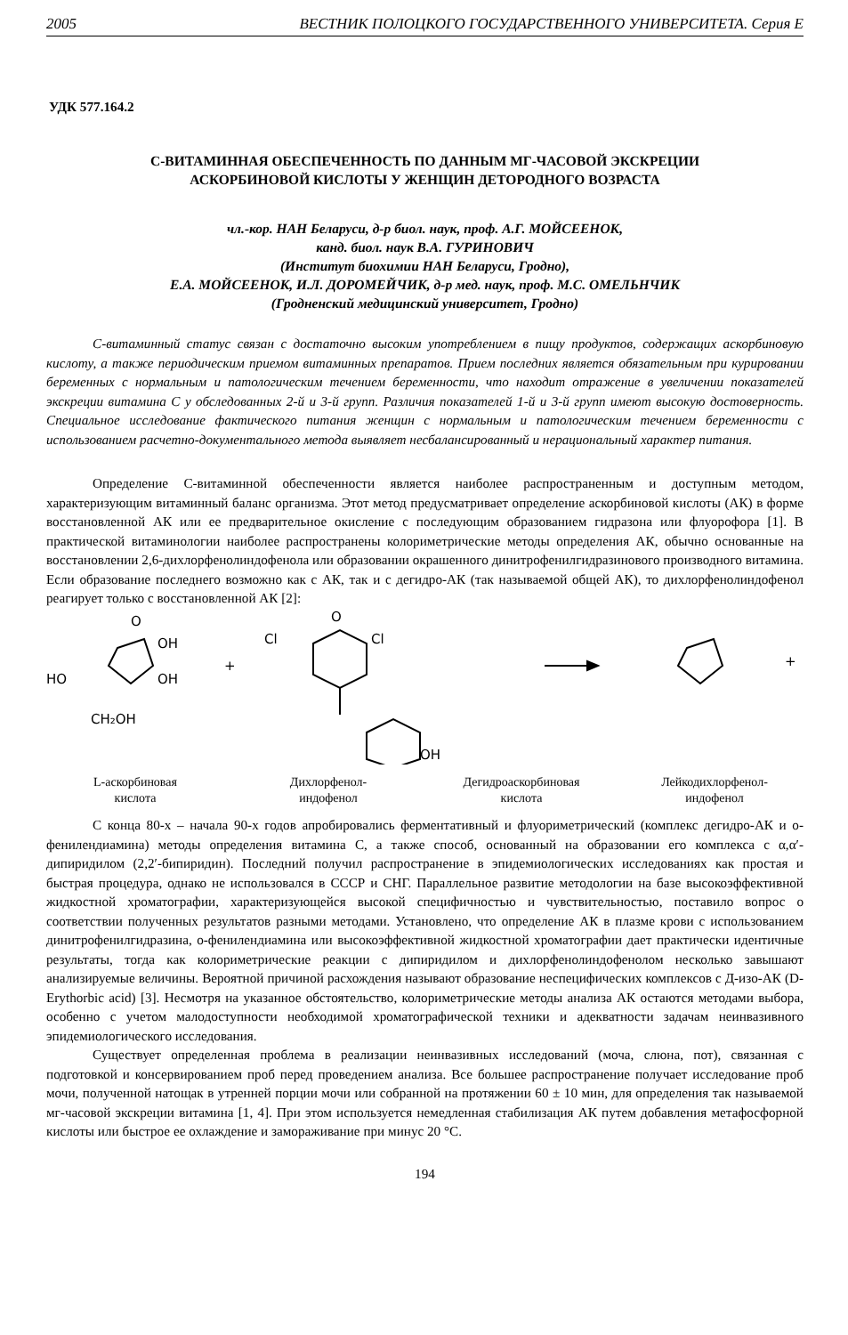2005 ВЕСТНИК ПОЛОЦКОГО ГОСУДАРСТВЕННОГО УНИВЕРСИТЕТА. Серия Е
УДК 577.164.2
С-ВИТАМИННАЯ ОБЕСПЕЧЕННОСТЬ ПО ДАННЫМ МГ-ЧАСОВОЙ ЭКСКРЕЦИИ
АСКОРБИНОВОЙ КИСЛОТЫ У ЖЕНЩИН ДЕТОРОДНОГО ВОЗРАСТА
чл.-кор. НАН Беларуси, д-р биол. наук, проф. А.Г. МОЙСЕЕНОК,
канд. биол. наук В.А. ГУРИНОВИЧ
(Институт биохимии НАН Беларуси, Гродно),
Е.А. МОЙСЕЕНОК, И.Л. ДОРОМЕЙЧИК, д-р мед. наук, проф. М.С. ОМЕЛЬНЧИК
(Гродненский медицинский университет, Гродно)
С-витаминный статус связан с достаточно высоким употреблением в пищу продуктов, содержащих аскорбиновую кислоту, а также периодическим приемом витаминных препаратов. Прием последних является обязательным при курировании беременных с нормальным и патологическим течением беременности, что находит отражение в увеличении показателей экскреции витамина С у обследованных 2-й и 3-й групп. Различия показателей 1-й и 3-й групп имеют высокую достоверность. Специальное исследование фактического питания женщин с нормальным и патологическим течением беременности с использованием расчетно-документального метода выявляет несбалансированный и нерациональный характер питания.
Определение С-витаминной обеспеченности является наиболее распространенным и доступным методом, характеризующим витаминный баланс организма. Этот метод предусматривает определение аскорбиновой кислоты (АК) в форме восстановленной АК или ее предварительное окисление с последующим образованием гидразона или флуорофора [1]. В практической витаминологии наиболее распространены колориметрические методы определения АК, обычно основанные на восстановлении 2,6-дихлорфенолиндофенола или образовании окрашенного динитрофенилгидразинового производного витамина. Если образование последнего возможно как с АК, так и с дегидро-АК (так называемой общей АК), то дихлорфенолиндофенол реагирует только с восстановленной АК [2]:
O
OH
OH
HO
CH₂OH
+
O
Cl
Cl
OH
+
L-аскорбиновая
кислота
Дихлорфенол-
индофенол
Дегидроаскорбиновая
кислота
Лейкодихлорфенол-
индофенол
С конца 80-х – начала 90-х годов апробировались ферментативный и флуориметрический (комплекс дегидро-АК и о-фенилендиамина) методы определения витамина С, а также способ, основанный на образовании его комплекса с α,α′-дипиридилом (2,2′-бипиридин). Последний получил распространение в эпидемиологических исследованиях как простая и быстрая процедура, однако не использовался в СССР и СНГ. Параллельное развитие методологии на базе высокоэффективной жидкостной хроматографии, характеризующейся высокой специфичностью и чувствительностью, поставило вопрос о соответствии полученных результатов разными методами. Установлено, что определение АК в плазме крови с использованием динитрофенилгидразина, о-фенилендиамина или высокоэффективной жидкостной хроматографии дает практически идентичные результаты, тогда как колориметрические реакции с дипиридилом и дихлорфенолиндофенолом несколько завышают анализируемые величины. Вероятной причиной расхождения называют образование неспецифических комплексов с Д-изо-АК (D-Erythorbic acid) [3]. Несмотря на указанное обстоятельство, колориметрические методы анализа АК остаются методами выбора, особенно с учетом малодоступности необходимой хроматографической техники и адекватности задачам неинвазивного эпидемиологического исследования.
Существует определенная проблема в реализации неинвазивных исследований (моча, слюна, пот), связанная с подготовкой и консервированием проб перед проведением анализа. Все большее распространение получает исследование проб мочи, полученной натощак в утренней порции мочи или собранной на протяжении 60 ± 10 мин, для определения так называемой мг-часовой экскреции витамина [1, 4]. При этом используется немедленная стабилизация АК путем добавления метафосфорной кислоты или быстрое ее охлаждение и замораживание при минус 20 °С.
194